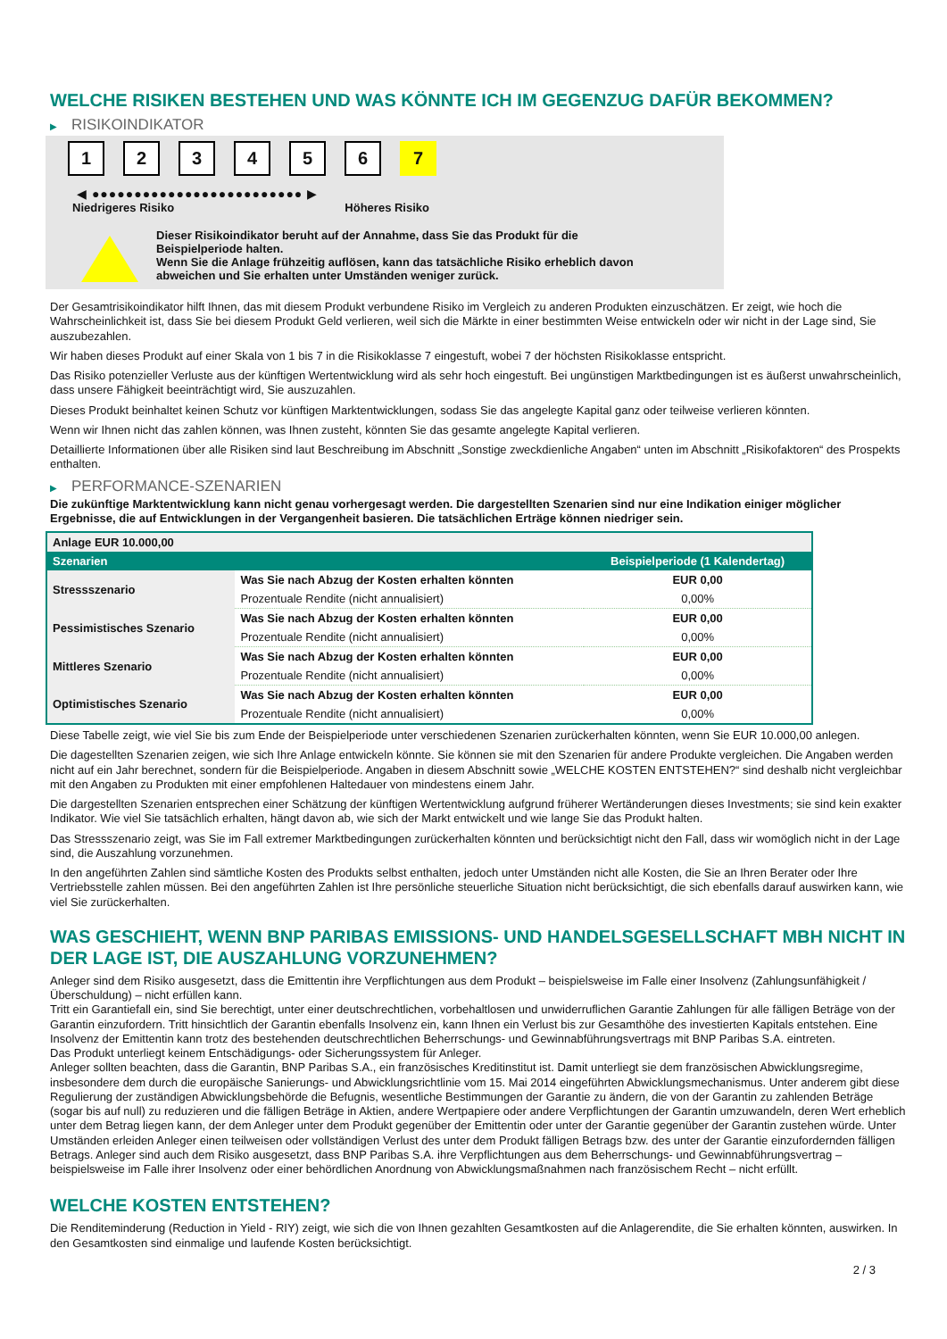WELCHE RISIKEN BESTEHEN UND WAS KÖNNTE ICH IM GEGENZUG DAFÜR BEKOMMEN?
▶ RISIKOINDIKATOR
1 2 3 4 5 6 7
◀ ●●●●●●●●●●●●●●●●●●●●●●●●● ▶
Niedrigeres Risiko Höheres Risiko
Dieser Risikoindikator beruht auf der Annahme, dass Sie das Produkt für die
Beispielperiode halten.
Wenn Sie die Anlage frühzeitig auflösen, kann das tatsächliche Risiko erheblich davon
abweichen und Sie erhalten unter Umständen weniger zurück.
Der Gesamtrisikoindikator hilft Ihnen, das mit diesem Produkt verbundene Risiko im Vergleich zu anderen Produkten einzuschätzen. Er zeigt, wie hoch die Wahrscheinlichkeit ist, dass Sie bei diesem Produkt Geld verlieren, weil sich die Märkte in einer bestimmten Weise entwickeln oder wir nicht in der Lage sind, Sie auszubezahlen.
Wir haben dieses Produkt auf einer Skala von 1 bis 7 in die Risikoklasse 7 eingestuft, wobei 7 der höchsten Risikoklasse entspricht.
Das Risiko potenzieller Verluste aus der künftigen Wertentwicklung wird als sehr hoch eingestuft. Bei ungünstigen Marktbedingungen ist es äußerst unwahrscheinlich, dass unsere Fähigkeit beeinträchtigt wird, Sie auszuzahlen.
Dieses Produkt beinhaltet keinen Schutz vor künftigen Marktentwicklungen, sodass Sie das angelegte Kapital ganz oder teilweise verlieren könnten.
Wenn wir Ihnen nicht das zahlen können, was Ihnen zusteht, könnten Sie das gesamte angelegte Kapital verlieren.
Detaillierte Informationen über alle Risiken sind laut Beschreibung im Abschnitt „Sonstige zweckdienliche Angaben“ unten im Abschnitt „Risikofaktoren“ des Prospekts enthalten.
▶ PERFORMANCE-SZENARIEN
Die zukünftige Marktentwicklung kann nicht genau vorhergesagt werden. Die dargestellten Szenarien sind nur eine Indikation einiger möglicher Ergebnisse, die auf Entwicklungen in der Vergangenheit basieren. Die tatsächlichen Erträge können niedriger sein.
| Anlage EUR 10.000,00 | | |
| --- | --- | --- |
| Szenarien | | Beispielperiode (1 Kalendertag) |
| Stressszenario | Was Sie nach Abzug der Kosten erhalten könnten | EUR 0,00 |
| | Prozentuale Rendite (nicht annualisiert) | 0,00% |
| Pessimistisches Szenario | Was Sie nach Abzug der Kosten erhalten könnten | EUR 0,00 |
| | Prozentuale Rendite (nicht annualisiert) | 0,00% |
| Mittleres Szenario | Was Sie nach Abzug der Kosten erhalten könnten | EUR 0,00 |
| | Prozentuale Rendite (nicht annualisiert) | 0,00% |
| Optimistisches Szenario | Was Sie nach Abzug der Kosten erhalten könnten | EUR 0,00 |
| | Prozentuale Rendite (nicht annualisiert) | 0,00% |
Diese Tabelle zeigt, wie viel Sie bis zum Ende der Beispielperiode unter verschiedenen Szenarien zurückerhalten könnten, wenn Sie EUR 10.000,00 anlegen.
Die dagestellten Szenarien zeigen, wie sich Ihre Anlage entwickeln könnte. Sie können sie mit den Szenarien für andere Produkte vergleichen. Die Angaben werden nicht auf ein Jahr berechnet, sondern für die Beispielperiode. Angaben in diesem Abschnitt sowie „WELCHE KOSTEN ENTSTEHEN?“ sind deshalb nicht vergleichbar mit den Angaben zu Produkten mit einer empfohlenen Haltedauer von mindestens einem Jahr.
Die dargestellten Szenarien entsprechen einer Schätzung der künftigen Wertentwicklung aufgrund früherer Wertänderungen dieses Investments; sie sind kein exakter Indikator. Wie viel Sie tatsächlich erhalten, hängt davon ab, wie sich der Markt entwickelt und wie lange Sie das Produkt halten.
Das Stressszenario zeigt, was Sie im Fall extremer Marktbedingungen zurückerhalten könnten und berücksichtigt nicht den Fall, dass wir womöglich nicht in der Lage sind, die Auszahlung vorzunehmen.
In den angeführten Zahlen sind sämtliche Kosten des Produkts selbst enthalten, jedoch unter Umständen nicht alle Kosten, die Sie an Ihren Berater oder Ihre Vertriebsstelle zahlen müssen. Bei den angeführten Zahlen ist Ihre persönliche steuerliche Situation nicht berücksichtigt, die sich ebenfalls darauf auswirken kann, wie viel Sie zurückerhalten.
WAS GESCHIEHT, WENN BNP PARIBAS EMISSIONS- UND HANDELSGESELLSCHAFT MBH NICHT IN DER LAGE IST, DIE AUSZAHLUNG VORZUNEHMEN?
Anleger sind dem Risiko ausgesetzt, dass die Emittentin ihre Verpflichtungen aus dem Produkt – beispielsweise im Falle einer Insolvenz (Zahlungsunfähigkeit / Überschuldung) – nicht erfüllen kann.
Tritt ein Garantiefall ein, sind Sie berechtigt, unter einer deutschrechtlichen, vorbehaltlosen und unwiderruflichen Garantie Zahlungen für alle fälligen Beträge von der Garantin einzufordern. Tritt hinsichtlich der Garantin ebenfalls Insolvenz ein, kann Ihnen ein Verlust bis zur Gesamthöhe des investierten Kapitals entstehen. Eine Insolvenz der Emittentin kann trotz des bestehenden deutschrechtlichen Beherrschungs- und Gewinnabführungsvertrags mit BNP Paribas S.A. eintreten.
Das Produkt unterliegt keinem Entschädigungs- oder Sicherungssystem für Anleger.
Anleger sollten beachten, dass die Garantin, BNP Paribas S.A., ein französisches Kreditinstitut ist. Damit unterliegt sie dem französischen Abwicklungsregime, insbesondere dem durch die europäische Sanierungs- und Abwicklungsrichtlinie vom 15. Mai 2014 eingeführten Abwicklungsmechanismus. Unter anderem gibt diese Regulierung der zuständigen Abwicklungsbehörde die Befugnis, wesentliche Bestimmungen der Garantie zu ändern, die von der Garantin zu zahlenden Beträge (sogar bis auf null) zu reduzieren und die fälligen Beträge in Aktien, andere Wertpapiere oder andere Verpflichtungen der Garantin umzuwandeln, deren Wert erheblich unter dem Betrag liegen kann, der dem Anleger unter dem Produkt gegenüber der Emittentin oder unter der Garantie gegenüber der Garantin zustehen würde. Unter Umständen erleiden Anleger einen teilweisen oder vollständigen Verlust des unter dem Produkt fälligen Betrags bzw. des unter der Garantie einzufordernden fälligen Betrags. Anleger sind auch dem Risiko ausgesetzt, dass BNP Paribas S.A. ihre Verpflichtungen aus dem Beherrschungs- und Gewinnabführungsvertrag – beispielsweise im Falle ihrer Insolvenz oder einer behördlichen Anordnung von Abwicklungsmaßnahmen nach französischem Recht – nicht erfüllt.
WELCHE KOSTEN ENTSTEHEN?
Die Renditeminderung (Reduction in Yield - RIY) zeigt, wie sich die von Ihnen gezahlten Gesamtkosten auf die Anlagerendite, die Sie erhalten könnten, auswirken. In den Gesamtkosten sind einmalige und laufende Kosten berücksichtigt.
2 / 3